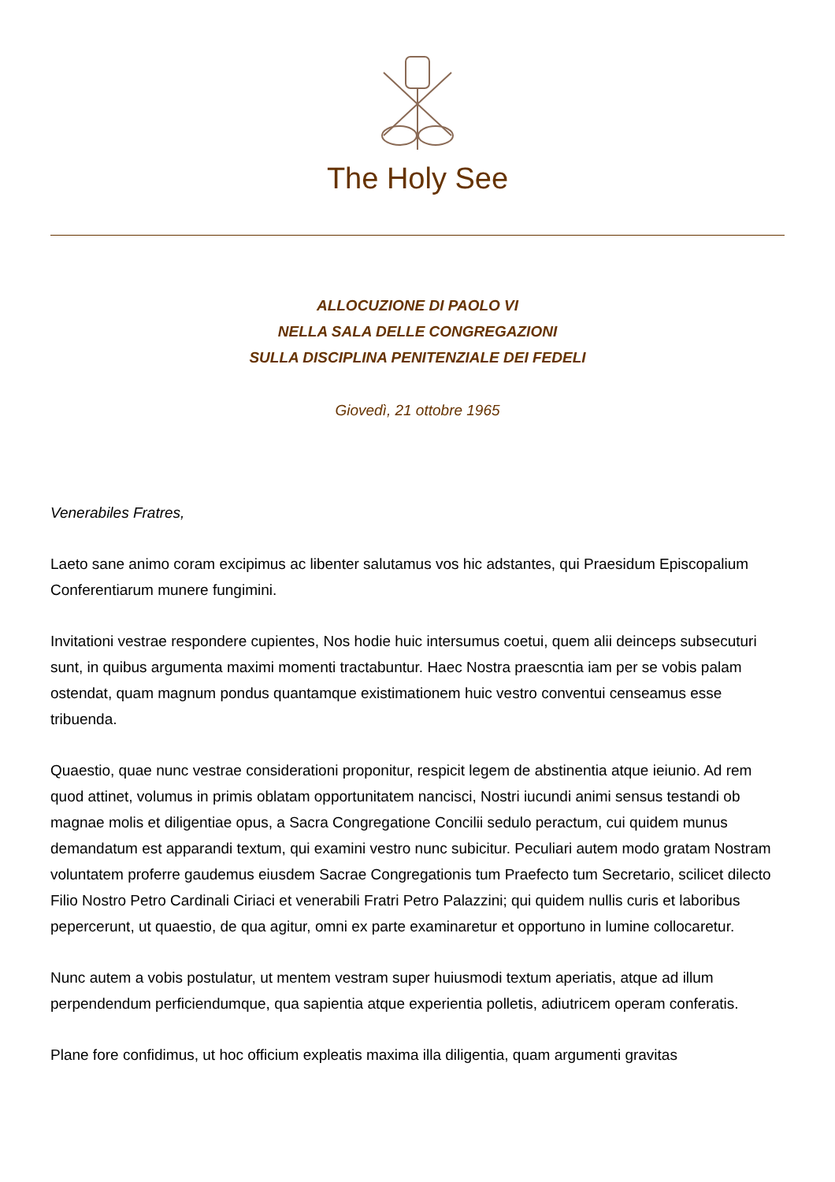The Holy See
ALLOCUZIONE DI PAOLO VI
NELLA SALA DELLE CONGREGAZIONI
SULLA DISCIPLINA PENITENZIALE DEI FEDELI
Giovedì, 21 ottobre 1965
Venerabiles Fratres,
Laeto sane animo coram excipimus ac libenter salutamus vos hic adstantes, qui Praesidum Episcopalium Conferentiarum munere fungimini.
Invitationi vestrae respondere cupientes, Nos hodie huic intersumus coetui, quem alii deinceps subsecuturi sunt, in quibus argumenta maximi momenti tractabuntur. Haec Nostra praescntia iam per se vobis palam ostendat, quam magnum pondus quantamque existimationem huic vestro conventui censeamus esse tribuenda.
Quaestio, quae nunc vestrae considerationi proponitur, respicit legem de abstinentia atque ieiunio. Ad rem quod attinet, volumus in primis oblatam opportunitatem nancisci, Nostri iucundi animi sensus testandi ob magnae molis et diligentiae opus, a Sacra Congregatione Concilii sedulo peractum, cui quidem munus demandatum est apparandi textum, qui examini vestro nunc subicitur. Peculiari autem modo gratam Nostram voluntatem proferre gaudemus eiusdem Sacrae Congregationis tum Praefecto tum Secretario, scilicet dilecto Filio Nostro Petro Cardinali Ciriaci et venerabili Fratri Petro Palazzini; qui quidem nullis curis et laboribus pepercerunt, ut quaestio, de qua agitur, omni ex parte examinaretur et opportuno in lumine collocaretur.
Nunc autem a vobis postulatur, ut mentem vestram super huiusmodi textum aperiatis, atque ad illum perpendendum perficiendumque, qua sapientia atque experientia polletis, adiutricem operam conferatis.
Plane fore confidimus, ut hoc officium expleatis maxima illa diligentia, quam argumenti gravitas